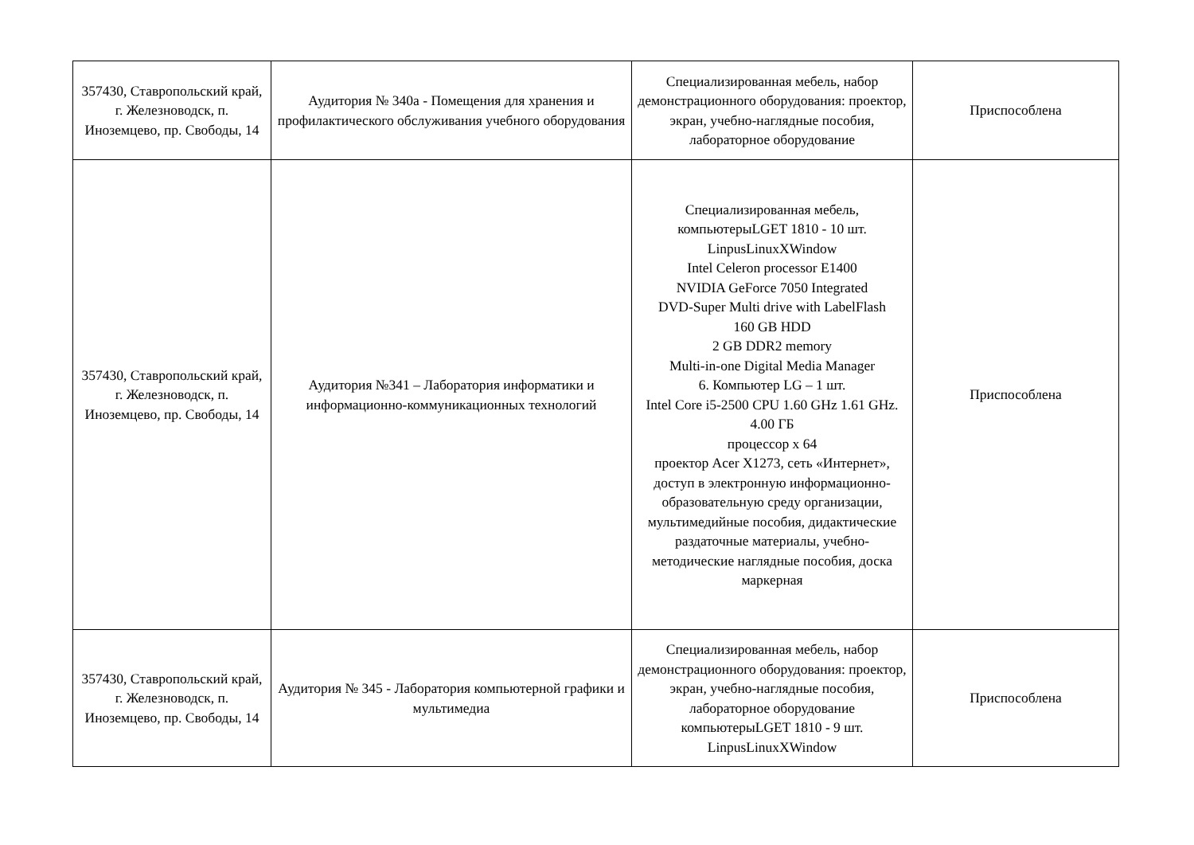| 357430, Ставропольский край, г. Железноводск, п. Иноземцево, пр. Свободы, 14 | Аудитория № 340а - Помещения для хранения и профилактического обслуживания учебного оборудования | Специализированная мебель, набор демонстрационного оборудования: проектор, экран, учебно-наглядные пособия, лабораторное оборудование | Приспособлена |
| 357430, Ставропольский край, г. Железноводск, п. Иноземцево, пр. Свободы, 14 | Аудитория №341 – Лаборатория информатики и информационно-коммуникационных технологий | Специализированная мебель, компьютерыLGET 1810 - 10 шт. LinpusLinuxXWindow Intel Celeron processor E1400 NVIDIA GeForce 7050 Integrated DVD-Super Multi drive with LabelFlash 160 GB HDD 2 GB DDR2 memory Multi-in-one Digital Media Manager 6. Компьютер LG – 1 шт. Intel Core i5-2500 CPU 1.60 GHz 1.61 GHz. 4.00 ГБ процессор х 64 проектор Acer X1273, сеть «Интернет», доступ в электронную информационно-образовательную среду организации, мультимедийные пособия, дидактические раздаточные материалы, учебно-методические наглядные пособия, доска маркерная | Приспособлена |
| 357430, Ставропольский край, г. Железноводск, п. Иноземцево, пр. Свободы, 14 | Аудитория № 345 - Лаборатория компьютерной графики и мультимедиа | Специализированная мебель, набор демонстрационного оборудования: проектор, экран, учебно-наглядные пособия, лабораторное оборудование компьютерыLGET 1810 - 9 шт. LinpusLinuxXWindow | Приспособлена |